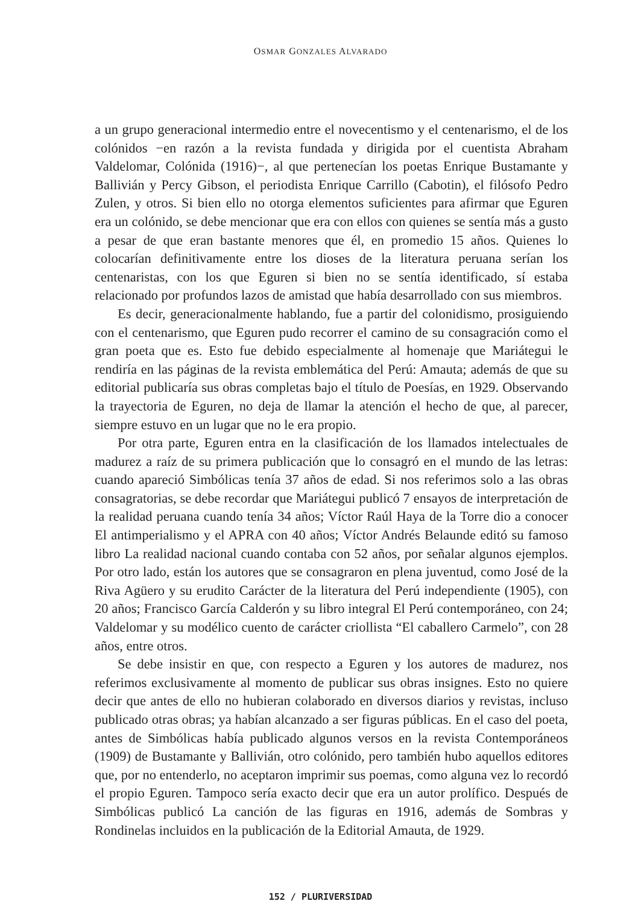OSMAR GONZALES ALVARADO
a un grupo generacional intermedio entre el novecentismo y el centenarismo, el de los colónidos −en razón a la revista fundada y dirigida por el cuentista Abraham Valdelomar, Colónida (1916)−, al que pertenecían los poetas Enrique Bustamante y Ballivián y Percy Gibson, el periodista Enrique Carrillo (Cabotin), el filósofo Pedro Zulen, y otros. Si bien ello no otorga elementos suficientes para afirmar que Eguren era un colónido, se debe mencionar que era con ellos con quienes se sentía más a gusto a pesar de que eran bastante menores que él, en promedio 15 años. Quienes lo colocarían definitivamente entre los dioses de la literatura peruana serían los centenaristas, con los que Eguren si bien no se sentía identificado, sí estaba relacionado por profundos lazos de amistad que había desarrollado con sus miembros.
Es decir, generacionalmente hablando, fue a partir del colonidismo, prosiguiendo con el centenarismo, que Eguren pudo recorrer el camino de su consagración como el gran poeta que es. Esto fue debido especialmente al homenaje que Mariátegui le rendiría en las páginas de la revista emblemática del Perú: Amauta; además de que su editorial publicaría sus obras completas bajo el título de Poesías, en 1929. Observando la trayectoria de Eguren, no deja de llamar la atención el hecho de que, al parecer, siempre estuvo en un lugar que no le era propio.
Por otra parte, Eguren entra en la clasificación de los llamados intelectuales de madurez a raíz de su primera publicación que lo consagró en el mundo de las letras: cuando apareció Simbólicas tenía 37 años de edad. Si nos referimos solo a las obras consagratorias, se debe recordar que Mariátegui publicó 7 ensayos de interpretación de la realidad peruana cuando tenía 34 años; Víctor Raúl Haya de la Torre dio a conocer El antimperialismo y el APRA con 40 años; Víctor Andrés Belaunde editó su famoso libro La realidad nacional cuando contaba con 52 años, por señalar algunos ejemplos. Por otro lado, están los autores que se consagraron en plena juventud, como José de la Riva Agüero y su erudito Carácter de la literatura del Perú independiente (1905), con 20 años; Francisco García Calderón y su libro integral El Perú contemporáneo, con 24; Valdelomar y su modélico cuento de carácter criollista “El caballero Carmelo”, con 28 años, entre otros.
Se debe insistir en que, con respecto a Eguren y los autores de madurez, nos referimos exclusivamente al momento de publicar sus obras insignes. Esto no quiere decir que antes de ello no hubieran colaborado en diversos diarios y revistas, incluso publicado otras obras; ya habían alcanzado a ser figuras públicas. En el caso del poeta, antes de Simbólicas había publicado algunos versos en la revista Contemporáneos (1909) de Bustamante y Ballivián, otro colónido, pero también hubo aquellos editores que, por no entenderlo, no aceptaron imprimir sus poemas, como alguna vez lo recordó el propio Eguren. Tampoco sería exacto decir que era un autor prolífico. Después de Simbólicas publicó La canción de las figuras en 1916, además de Sombras y Rondinelas incluidos en la publicación de la Editorial Amauta, de 1929.
152 / PLURIVERSIDAD